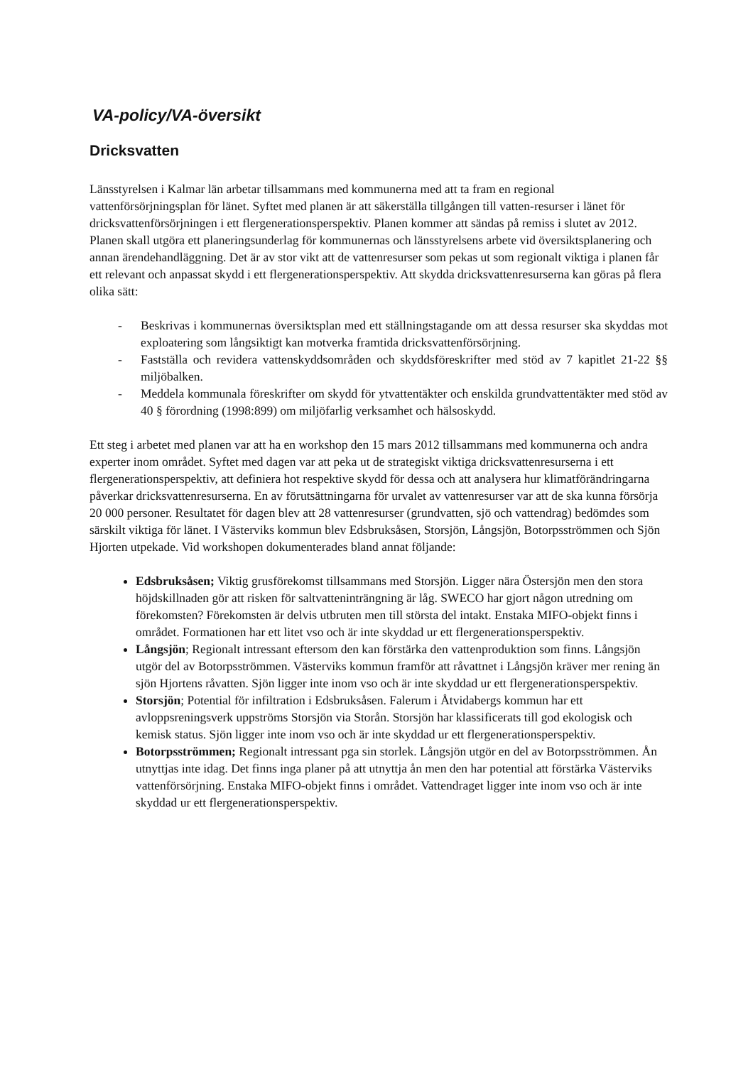VA-policy/VA-översikt
Dricksvatten
Länsstyrelsen i Kalmar län arbetar tillsammans med kommunerna med att ta fram en regional vattenförsörjningsplan för länet. Syftet med planen är att säkerställa tillgången till vatten-resurser i länet för dricksvattenförsörjningen i ett flergenerationsperspektiv. Planen kommer att sändas på remiss i slutet av 2012. Planen skall utgöra ett planeringsunderlag för kommunernas och länsstyrelsens arbete vid översiktsplanering och annan ärendehandläggning. Det är av stor vikt att de vattenresurser som pekas ut som regionalt viktiga i planen får ett relevant och anpassat skydd i ett flergenerationsperspektiv. Att skydda dricksvattenresurserna kan göras på flera olika sätt:
- Beskrivas i kommunernas översiktsplan med ett ställningstagande om att dessa resurser ska skyddas mot exploatering som långsiktigt kan motverka framtida dricksvattenförsörjning.
- Fastställa och revidera vattenskyddsområden och skyddsföreskrifter med stöd av 7 kapitlet 21-22 §§ miljöbalken.
- Meddela kommunala föreskrifter om skydd för ytvattentäkter och enskilda grundvattentäkter med stöd av 40 § förordning (1998:899) om miljöfarlig verksamhet och hälsoskydd.
Ett steg i arbetet med planen var att ha en workshop den 15 mars 2012 tillsammans med kommunerna och andra experter inom området. Syftet med dagen var att peka ut de strategiskt viktiga dricksvattenresurserna i ett flergenerationsperspektiv, att definiera hot respektive skydd för dessa och att analysera hur klimatförändringarna påverkar dricksvattenresurserna. En av förutsättningarna för urvalet av vattenresurser var att de ska kunna försörja 20 000 personer. Resultatet för dagen blev att 28 vattenresurser (grundvatten, sjö och vattendrag) bedömdes som särskilt viktiga för länet. I Västerviks kommun blev Edsbruksåsen, Storsjön, Långsjön, Botorpsströmmen och Sjön Hjorten utpekade. Vid workshopen dokumenterades bland annat följande:
Edsbruksåsen; Viktig grusförekomst tillsammans med Storsjön. Ligger nära Östersjön men den stora höjdskillnaden gör att risken för saltvatteninträngning är låg. SWECO har gjort någon utredning om förekomsten? Förekomsten är delvis utbruten men till största del intakt. Enstaka MIFO-objekt finns i området. Formationen har ett litet vso och är inte skyddad ur ett flergenerationsperspektiv.
Långsjön; Regionalt intressant eftersom den kan förstärka den vattenproduktion som finns. Långsjön utgör del av Botorpsströmmen. Västerviks kommun framför att råvattnet i Långsjön kräver mer rening än sjön Hjortens råvatten. Sjön ligger inte inom vso och är inte skyddad ur ett flergenerationsperspektiv.
Storsjön; Potential för infiltration i Edsbruksåsen. Falerum i Åtvidabergs kommun har ett avloppsreningsverk uppströms Storsjön via Storån. Storsjön har klassificerats till god ekologisk och kemisk status. Sjön ligger inte inom vso och är inte skyddad ur ett flergenerationsperspektiv.
Botorpsströmmen; Regionalt intressant pga sin storlek. Långsjön utgör en del av Botorpsströmmen. Ån utnyttjas inte idag. Det finns inga planer på att utnyttja ån men den har potential att förstärka Västerviks vattenförsörjning. Enstaka MIFO-objekt finns i området. Vattendraget ligger inte inom vso och är inte skyddad ur ett flergenerationsperspektiv.